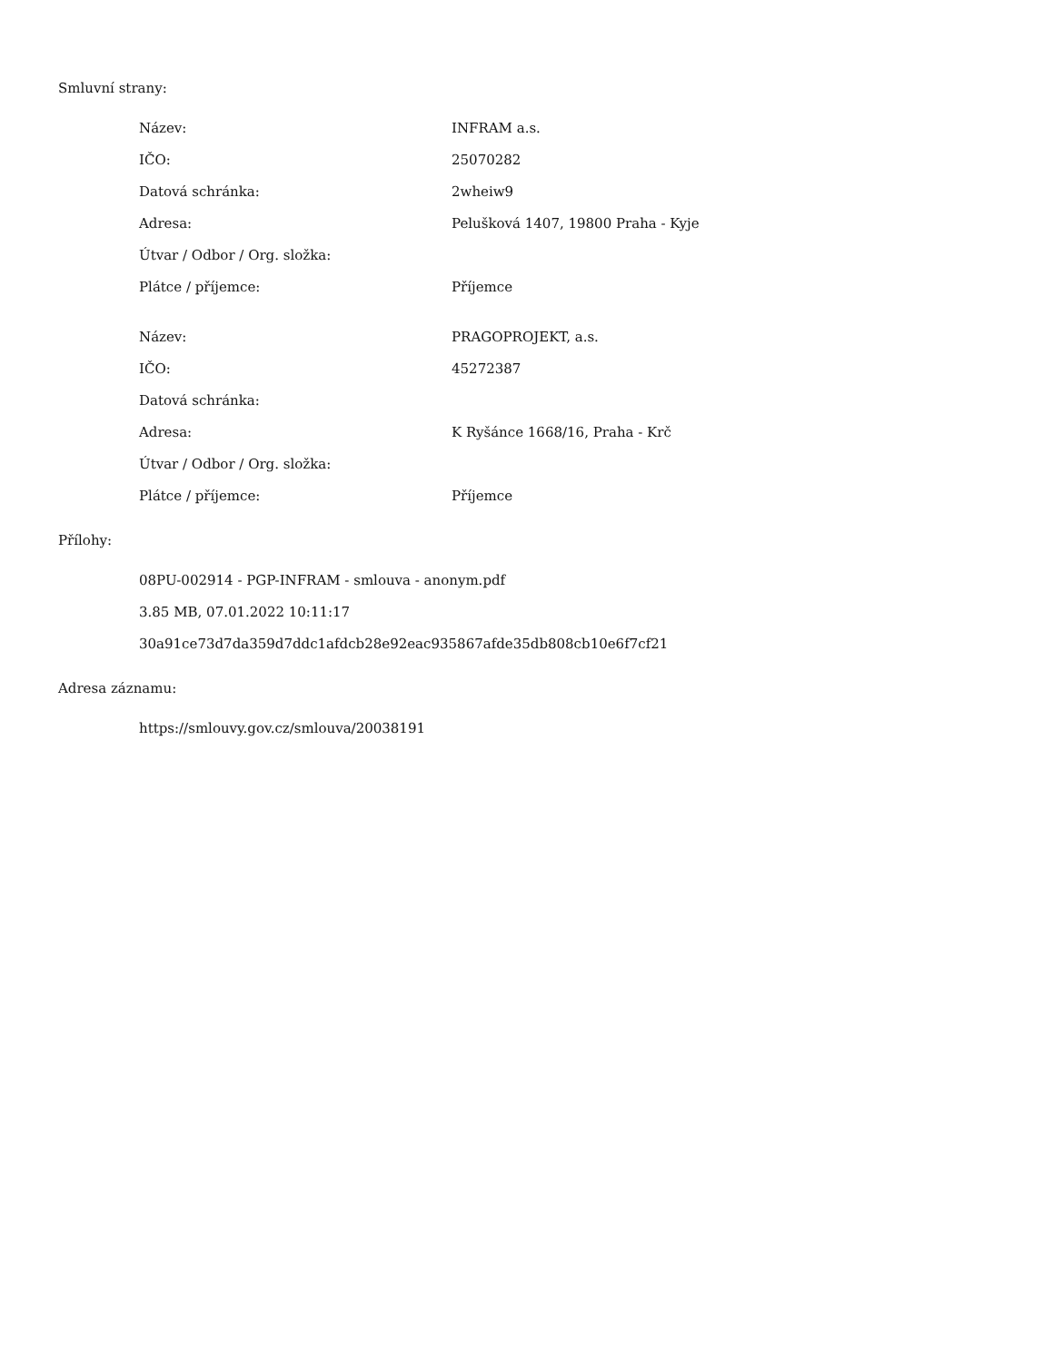Smluvní strany:
| Název: | INFRAM a.s. |
| IČO: | 25070282 |
| Datová schránka: | 2wheiw9 |
| Adresa: | Pelušková 1407, 19800 Praha - Kyje |
| Útvar / Odbor / Org. složka: | |
| Plátce / příjemce: | Příjemce |
| Název: | PRAGOPROJEKT, a.s. |
| IČO: | 45272387 |
| Datová schránka: | |
| Adresa: | K Ryšánce 1668/16, Praha - Krč |
| Útvar / Odbor / Org. složka: | |
| Plátce / příjemce: | Příjemce |
Přílohy:
08PU-002914 - PGP-INFRAM - smlouva - anonym.pdf
3.85 MB, 07.01.2022 10:11:17
30a91ce73d7da359d7ddc1afdcb28e92eac935867afde35db808cb10e6f7cf21
Adresa záznamu:
https://smlouvy.gov.cz/smlouva/20038191